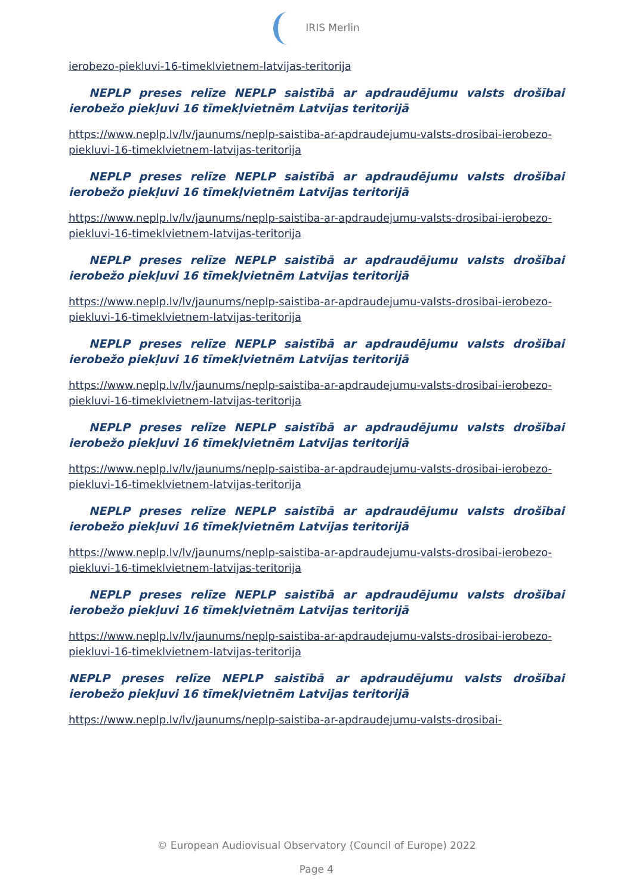IRIS Merlin
ierobezo-piekluvi-16-timeklvietnem-latvijas-teritorija
NEPLP preses relīze NEPLP saistībā ar apdraudējumu valsts drošībai ierobežo piekļuvi 16 tīmekļvietnēm Latvijas teritorijā
https://www.neplp.lv/lv/jaunums/neplp-saistiba-ar-apdraudejumu-valsts-drosibai-ierobezo-piekluvi-16-timeklvietnem-latvijas-teritorija
NEPLP preses relīze NEPLP saistībā ar apdraudējumu valsts drošībai ierobežo piekļuvi 16 tīmekļvietnēm Latvijas teritorijā
https://www.neplp.lv/lv/jaunums/neplp-saistiba-ar-apdraudejumu-valsts-drosibai-ierobezo-piekluvi-16-timeklvietnem-latvijas-teritorija
NEPLP preses relīze NEPLP saistībā ar apdraudējumu valsts drošībai ierobežo piekļuvi 16 tīmekļvietnēm Latvijas teritorijā
https://www.neplp.lv/lv/jaunums/neplp-saistiba-ar-apdraudejumu-valsts-drosibai-ierobezo-piekluvi-16-timeklvietnem-latvijas-teritorija
NEPLP preses relīze NEPLP saistībā ar apdraudējumu valsts drošībai ierobežo piekļuvi 16 tīmekļvietnēm Latvijas teritorijā
https://www.neplp.lv/lv/jaunums/neplp-saistiba-ar-apdraudejumu-valsts-drosibai-ierobezo-piekluvi-16-timeklvietnem-latvijas-teritorija
NEPLP preses relīze NEPLP saistībā ar apdraudējumu valsts drošībai ierobežo piekļuvi 16 tīmekļvietnēm Latvijas teritorijā
https://www.neplp.lv/lv/jaunums/neplp-saistiba-ar-apdraudejumu-valsts-drosibai-ierobezo-piekluvi-16-timeklvietnem-latvijas-teritorija
NEPLP preses relīze NEPLP saistībā ar apdraudējumu valsts drošībai ierobežo piekļuvi 16 tīmekļvietnēm Latvijas teritorijā
https://www.neplp.lv/lv/jaunums/neplp-saistiba-ar-apdraudejumu-valsts-drosibai-ierobezo-piekluvi-16-timeklvietnem-latvijas-teritorija
NEPLP preses relīze NEPLP saistībā ar apdraudējumu valsts drošībai ierobežo piekļuvi 16 tīmekļvietnēm Latvijas teritorijā
https://www.neplp.lv/lv/jaunums/neplp-saistiba-ar-apdraudejumu-valsts-drosibai-ierobezo-piekluvi-16-timeklvietnem-latvijas-teritorija
NEPLP preses relīze NEPLP saistībā ar apdraudējumu valsts drošībai ierobežo piekļuvi 16 tīmekļvietnēm Latvijas teritorijā
https://www.neplp.lv/lv/jaunums/neplp-saistiba-ar-apdraudejumu-valsts-drosibai-
© European Audiovisual Observatory (Council of Europe) 2022
Page 4